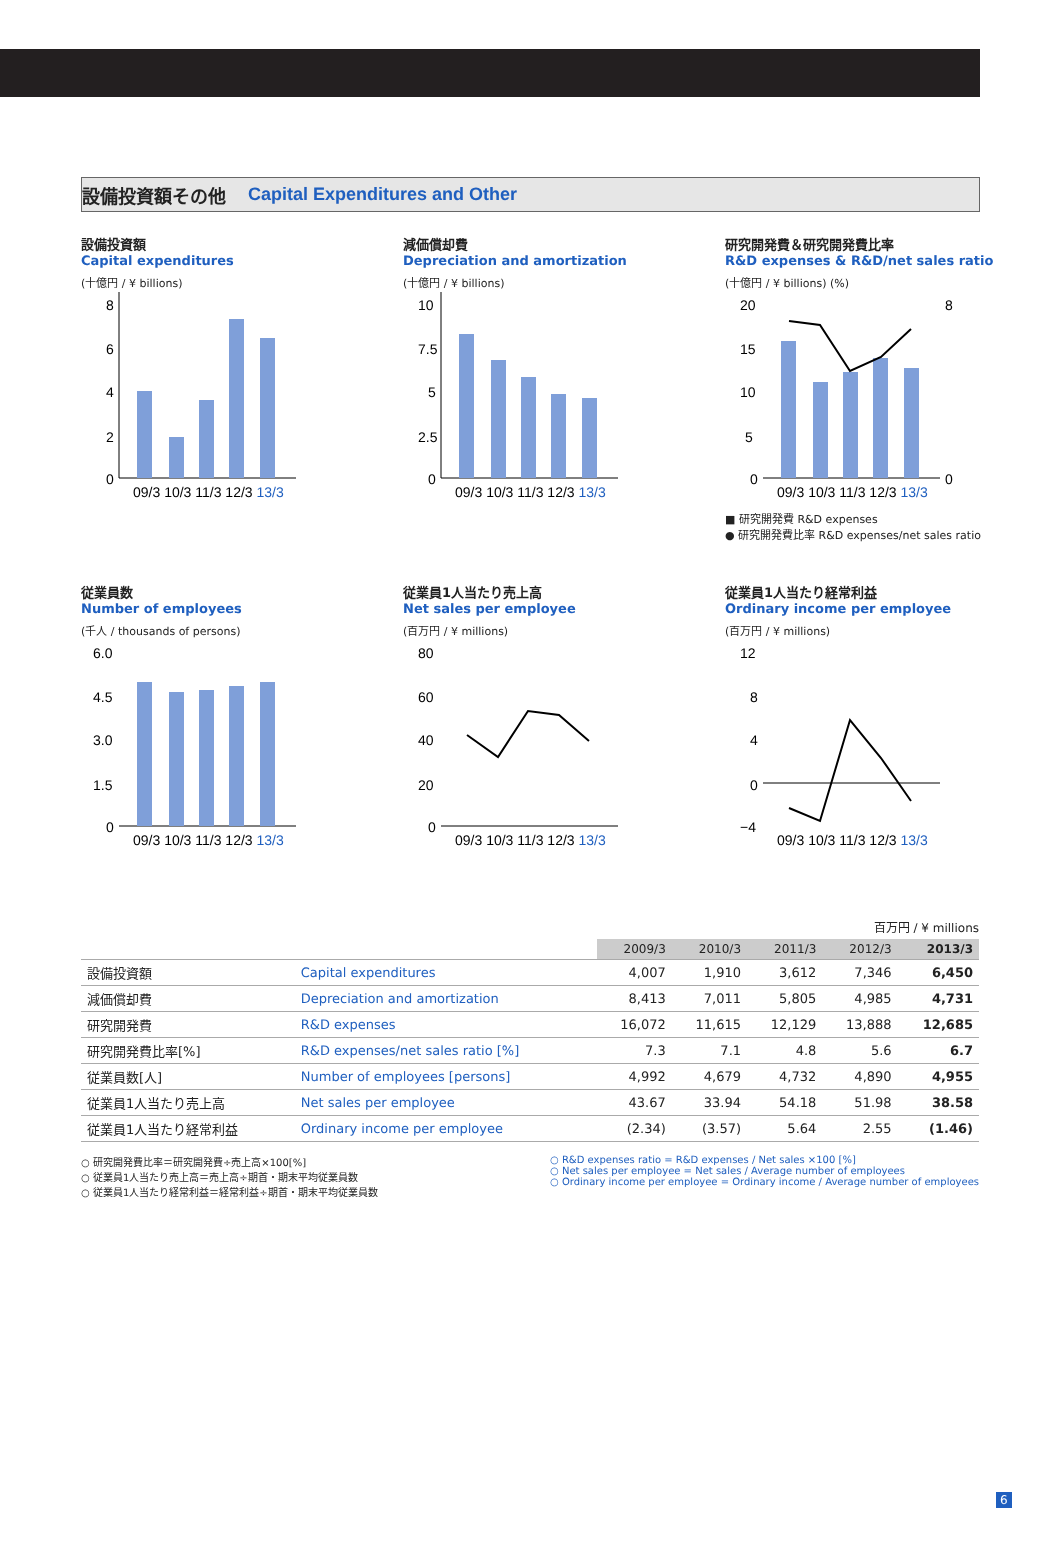設備投資額その他 Capital Expenditures and Other
設備投資額
Capital expenditures
(十億円 / ¥ billions)
8
6
4
2
0
09/3 10/3 11/3 12/3 13/3
減価償却費
Depreciation and amortization
(十億円 / ¥ billions)
10
7.5
5
2.5
0
09/3 10/3 11/3 12/3 13/3
研究開発費＆研究開発費比率
R&D expenses & R&D/net sales ratio
(十億円 / ¥ billions) (%)
20
15
10
5
0
8
0
09/3 10/3 11/3 12/3 13/3
■ 研究開発費 R&D expenses
● 研究開発費比率 R&D expenses/net sales ratio
従業員数
Number of employees
(千人 / thousands of persons)
6.0
4.5
3.0
1.5
0
09/3 10/3 11/3 12/3 13/3
従業員1人当たり売上高
Net sales per employee
(百万円 / ¥ millions)
80
60
40
20
0
09/3 10/3 11/3 12/3 13/3
従業員1人当たり経常利益
Ordinary income per employee
(百万円 / ¥ millions)
12
8
4
0
−4
09/3 10/3 11/3 12/3 13/3
百万円 / ¥ millions
| | | 2009/3 | 2010/3 | 2011/3 | 2012/3 | 2013/3 |
| --- | --- | --- | --- | --- | --- | --- |
| 設備投資額 | Capital expenditures | 4,007 | 1,910 | 3,612 | 7,346 | 6,450 |
| 減価償却費 | Depreciation and amortization | 8,413 | 7,011 | 5,805 | 4,985 | 4,731 |
| 研究開発費 | R&D expenses | 16,072 | 11,615 | 12,129 | 13,888 | 12,685 |
| 研究開発費比率[%] | R&D expenses/net sales ratio [%] | 7.3 | 7.1 | 4.8 | 5.6 | 6.7 |
| 従業員数[人] | Number of employees [persons] | 4,992 | 4,679 | 4,732 | 4,890 | 4,955 |
| 従業員1人当たり売上高 | Net sales per employee | 43.67 | 33.94 | 54.18 | 51.98 | 38.58 |
| 従業員1人当たり経常利益 | Ordinary income per employee | (2.34) | (3.57) | 5.64 | 2.55 | (1.46) |
○ 研究開発費比率＝研究開発費÷売上高×100[%]
○ 従業員1人当たり売上高＝売上高÷期首・期末平均従業員数
○ 従業員1人当たり経常利益＝経常利益÷期首・期末平均従業員数
○ R&D expenses ratio = R&D expenses / Net sales ×100 [%]
○ Net sales per employee = Net sales / Average number of employees
○ Ordinary income per employee = Ordinary income / Average number of employees
6